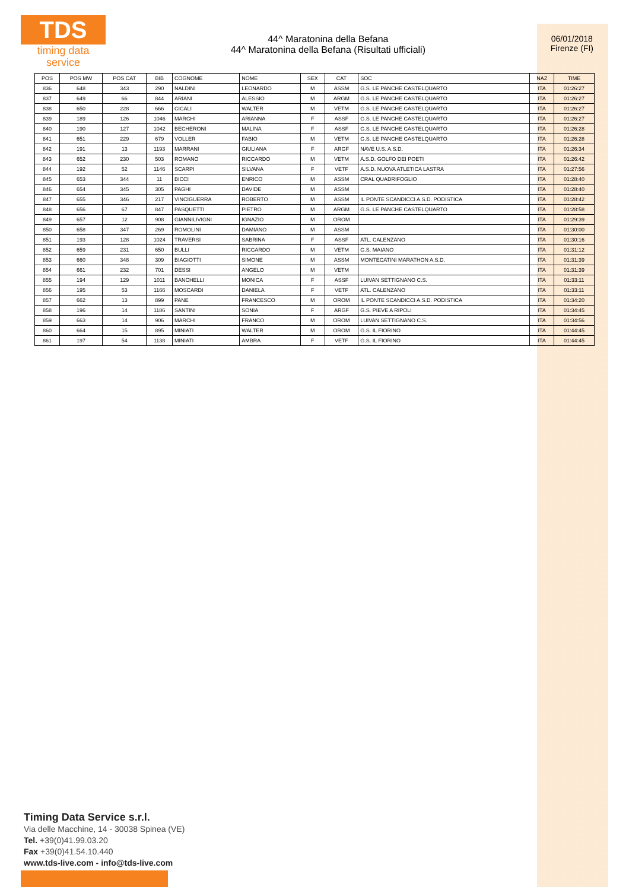TDS
timing data service
44^ Maratonina della Befana
44^ Maratonina della Befana (Risultati ufficiali)
06/01/2018
Firenze (FI)
| POS | POS MW | POS CAT | BIB | COGNOME | NOME | SEX | CAT | SOC | NAZ | TIME |
| --- | --- | --- | --- | --- | --- | --- | --- | --- | --- | --- |
| 836 | 648 | 343 | 290 | NALDINI | LEONARDO | M | ASSM | G.S. LE PANCHE CASTELQUARTO | ITA | 01:26:27 |
| 837 | 649 | 66 | 844 | ARIANI | ALESSIO | M | ARGM | G.S. LE PANCHE CASTELQUARTO | ITA | 01:26:27 |
| 838 | 650 | 228 | 666 | CICALI | WALTER | M | VETM | G.S. LE PANCHE CASTELQUARTO | ITA | 01:26:27 |
| 839 | 189 | 126 | 1046 | MARCHI | ARIANNA | F | ASSF | G.S. LE PANCHE CASTELQUARTO | ITA | 01:26:27 |
| 840 | 190 | 127 | 1042 | BECHERONI | MALINA | F | ASSF | G.S. LE PANCHE CASTELQUARTO | ITA | 01:26:28 |
| 841 | 651 | 229 | 679 | VOLLER | FABIO | M | VETM | G.S. LE PANCHE CASTELQUARTO | ITA | 01:26:28 |
| 842 | 191 | 13 | 1193 | MARRANI | GIULIANA | F | ARGF | NAVE U.S. A.S.D. | ITA | 01:26:34 |
| 843 | 652 | 230 | 503 | ROMANO | RICCARDO | M | VETM | A.S.D. GOLFO DEI POETI | ITA | 01:26:42 |
| 844 | 192 | 52 | 1146 | SCARPI | SILVANA | F | VETF | A.S.D. NUOVA ATLETICA LASTRA | ITA | 01:27:56 |
| 845 | 653 | 344 | 11 | BICCI | ENRICO | M | ASSM | CRAL QUADRIFOGLIO | ITA | 01:28:40 |
| 846 | 654 | 345 | 305 | PAGHI | DAVIDE | M | ASSM | | ITA | 01:28:40 |
| 847 | 655 | 346 | 217 | VINCIGUERRA | ROBERTO | M | ASSM | IL PONTE SCANDICCI A.S.D. PODISTICA | ITA | 01:28:42 |
| 848 | 656 | 67 | 847 | PASQUETTI | PIETRO | M | ARGM | G.S. LE PANCHE CASTELQUARTO | ITA | 01:28:58 |
| 849 | 657 | 12 | 908 | GIANNILIVIGNI | IGNAZIO | M | OROM | | ITA | 01:29:39 |
| 850 | 658 | 347 | 269 | ROMOLINI | DAMIANO | M | ASSM | | ITA | 01:30:00 |
| 851 | 193 | 128 | 1024 | TRAVERSI | SABRINA | F | ASSF | ATL. CALENZANO | ITA | 01:30:16 |
| 852 | 659 | 231 | 650 | BULLI | RICCARDO | M | VETM | G.S. MAIANO | ITA | 01:31:12 |
| 853 | 660 | 348 | 309 | BIAGIOTTI | SIMONE | M | ASSM | MONTECATINI MARATHON A.S.D. | ITA | 01:31:39 |
| 854 | 661 | 232 | 701 | DESSI | ANGELO | M | VETM | | ITA | 01:31:39 |
| 855 | 194 | 129 | 1011 | BANCHELLI | MONICA | F | ASSF | LUIVAN SETTIGNANO C.S. | ITA | 01:33:11 |
| 856 | 195 | 53 | 1166 | MOSCARDI | DANIELA | F | VETF | ATL. CALENZANO | ITA | 01:33:11 |
| 857 | 662 | 13 | 899 | PANE | FRANCESCO | M | OROM | IL PONTE SCANDICCI A.S.D. PODISTICA | ITA | 01:34:20 |
| 858 | 196 | 14 | 1186 | SANTINI | SONIA | F | ARGF | G.S. PIEVE A RIPOLI | ITA | 01:34:45 |
| 859 | 663 | 14 | 906 | MARCHI | FRANCO | M | OROM | LUIVAN SETTIGNANO C.S. | ITA | 01:34:56 |
| 860 | 664 | 15 | 895 | MINIATI | WALTER | M | OROM | G.S. IL FIORINO | ITA | 01:44:45 |
| 861 | 197 | 54 | 1138 | MINIATI | AMBRA | F | VETF | G.S. IL FIORINO | ITA | 01:44:45 |
Timing Data Service s.r.l.
Via delle Macchine, 14 - 30038 Spinea (VE)
Tel. +39(0)41.99.03.20
Fax +39(0)41.54.10.440
www.tds-live.com - info@tds-live.com